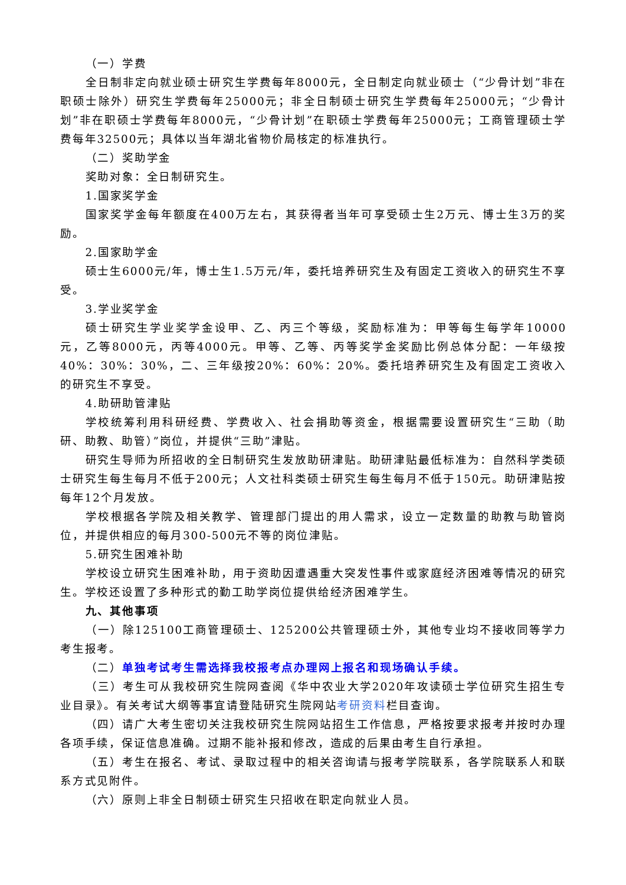（一）学费
全日制非定向就业硕士研究生学费每年8000元，全日制定向就业硕士（“少骨计划”非在职硕士除外）研究生学费每年25000元；非全日制硕士研究生学费每年25000元；“少骨计划”非在职硕士学费每年8000元，“少骨计划”在职硕士学费每年25000元；工商管理硕士学费每年32500元；具体以当年湖北省物价局核定的标准执行。
（二）奖助学金
奖助对象：全日制研究生。
1.国家奖学金
国家奖学金每年额度在400万左右，其获得者当年可享受硕士生2万元、博士生3万的奖励。
2.国家助学金
硕士生6000元/年，博士生1.5万元/年，委托培养研究生及有固定工资收入的研究生不享受。
3.学业奖学金
硕士研究生学业奖学金设甲、乙、丙三个等级，奖励标准为：甲等每生每学年10000元，乙等8000元，丙等4000元。甲等、乙等、丙等奖学金奖励比例总体分配：一年级按40%：30%：30%，二、三年级按20%：60%：20%。委托培养研究生及有固定工资收入的研究生不享受。
4.助研助管津贴
学校统筹利用科研经费、学费收入、社会捐助等资金，根据需要设置研究生“三助（助研、助教、助管）”岗位，并提供“三助”津贴。
研究生导师为所招收的全日制研究生发放助研津贴。助研津贴最低标准为：自然科学类硕士研究生每生每月不低于200元；人文社科类硕士研究生每生每月不低于150元。助研津贴按每年12个月发放。
学校根据各学院及相关教学、管理部门提出的用人需求，设立一定数量的助教与助管岗位，并提供相应的每月300-500元不等的岗位津贴。
5.研究生困难补助
学校设立研究生困难补助，用于资助因遭遇重大突发性事件或家庭经济困难等情况的研究生。学校还设置了多种形式的勤工助学岗位提供给经济困难学生。
九、其他事项
（一）除125100工商管理硕士、125200公共管理硕士外，其他专业均不接收同等学力考生报考。
（二）单独考试考生需选择我校报考点办理网上报名和现场确认手续。
（三）考生可从我校研究生院网查阅《华中农业大学2020年攻读硕士学位研究生招生专业目录》。有关考试大纲等事宜请登陆研究生院网站考研资料栏目查询。
（四）请广大考生密切关注我校研究生院网站招生工作信息，严格按要求报考并按时办理各项手续，保证信息准确。过期不能补报和修改，造成的后果由考生自行承担。
（五）考生在报名、考试、录取过程中的相关咨询请与报考学院联系，各学院联系人和联系方式见附件。
（六）原则上非全日制硕士研究生只招收在职定向就业人员。